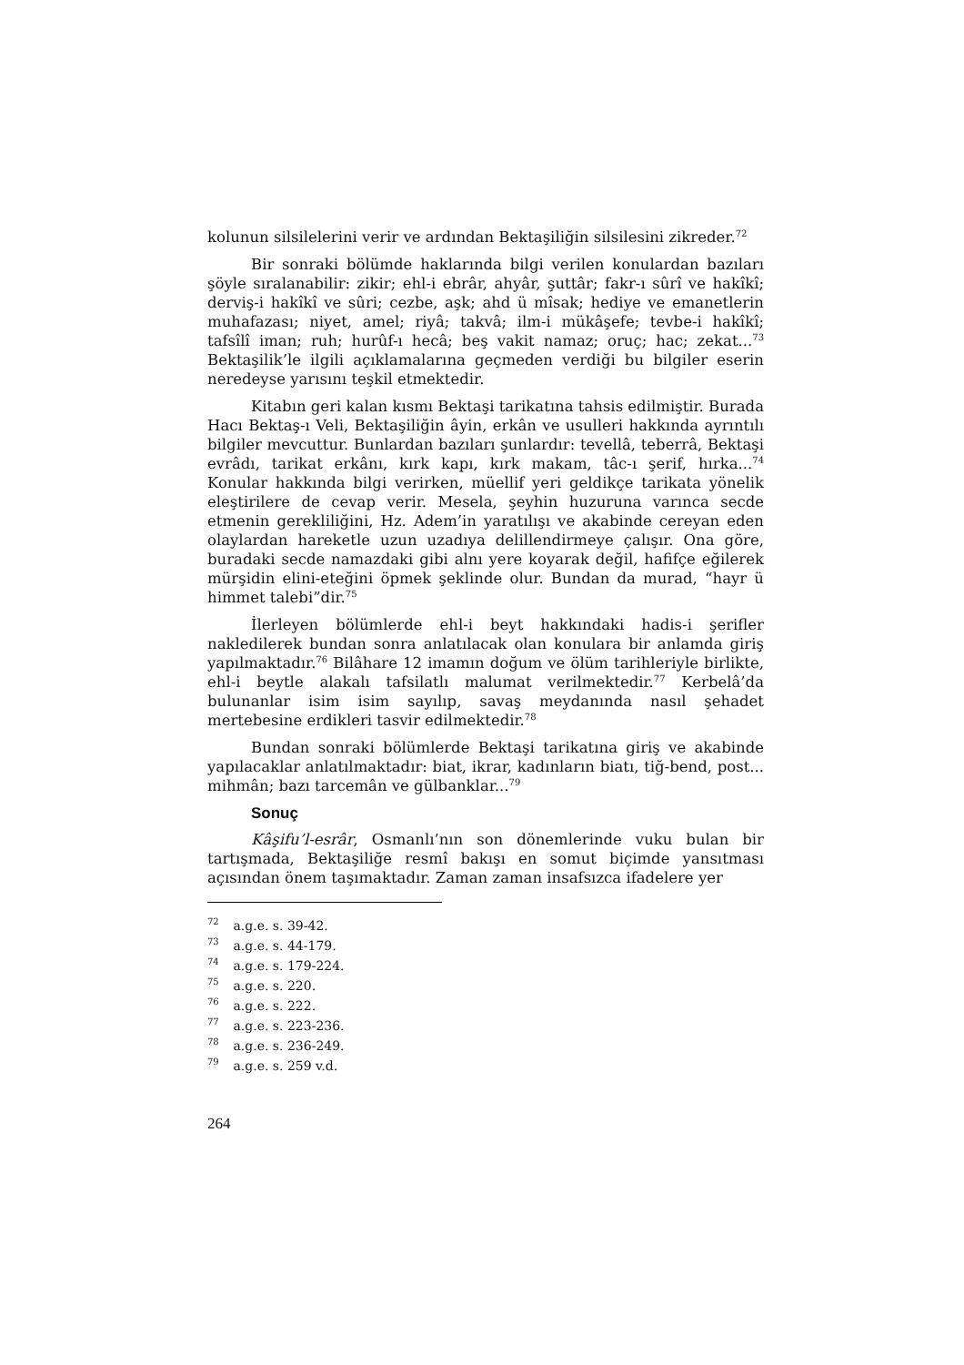kolunun silsilelerini verir ve ardından Bektaşiliğin silsilesini zikreder.<sup>72</sup>
Bir sonraki bölümde haklarında bilgi verilen konulardan bazıları şöyle sıralanabilir: zikir; ehl-i ebrâr, ahyâr, şuttâr; fakr-ı sûrî ve hakîkî; derviş-i hakîkî ve sûri; cezbe, aşk; ahd ü mîsak; hediye ve emanetlerin muhafazası; niyet, amel; riyâ; takvâ; ilm-i mükâşefe; tevbe-i hakîkî; tafsîlî iman; ruh; hurûf-ı hecâ; beş vakit namaz; oruç; hac; zekat...<sup>73</sup> Bektaşilik’le ilgili açıklamalarına geçmeden verdiği bu bilgiler eserin neredeyse yarısını teşkil etmektedir.
Kitabın geri kalan kısmı Bektaşi tarikatına tahsis edilmiştir. Burada Hacı Bektaş-ı Veli, Bektaşiliğin âyin, erkân ve usulleri hakkında ayrıntılı bilgiler mevcuttur. Bunlardan bazıları şunlardır: tevellâ, teberrâ, Bektaşi evrâdı, tarikat erkânı, kırk kapı, kırk makam, tâc-ı şerif, hırka...<sup>74</sup> Konular hakkında bilgi verirken, müellif yeri geldikçe tarikata yönelik eleştirilere de cevap verir. Mesela, şeyhin huzuruna varınca secde etmenin gerekliliğini, Hz. Adem’in yaratılışı ve akabinde cereyan eden olaylardan hareketle uzun uzadıya delillendirmeye çalışır. Ona göre, buradaki secde namazdaki gibi alnı yere koyarak değil, hafifçe eğilerek mürşidin elini-eteğini öpmek şeklinde olur. Bundan da murad, “hayr ü himmet talebi”dir.<sup>75</sup>
İlerleyen bölümlerde ehl-i beyt hakkındaki hadis-i şerifler nakledilerek bundan sonra anlatılacak olan konulara bir anlamda giriş yapılmaktadır.<sup>76</sup> Bilâhare 12 imamın doğum ve ölüm tarihleriyle birlikte, ehl-i beytle alakalı tafsilatlı malumat verilmektedir.<sup>77</sup> Kerbelâ’da bulunanlar isim isim sayılıp, savaş meydanında nasıl şehadet mertebesine erdikleri tasvir edilmektedir.<sup>78</sup>
Bundan sonraki bölümlerde Bektaşi tarikatına giriş ve akabinde yapılacaklar anlatılmaktadır: biat, ikrar, kadınların biatı, tiğ-bend, post... mihmân; bazı tarcemân ve gülbanklar...<sup>79</sup>
Sonuç
Kâşifu’l-esrâr, Osmanlı’nın son dönemlerinde vuku bulan bir tartışmada, Bektaşiliğe resmî bakışı en somut biçimde yansıtması açısından önem taşımaktadır. Zaman zaman insafsızca ifadelere yer
<sup>72</sup> a.g.e. s. 39-42.
<sup>73</sup> a.g.e. s. 44-179.
<sup>74</sup> a.g.e. s. 179-224.
<sup>75</sup> a.g.e. s. 220.
<sup>76</sup> a.g.e. s. 222.
<sup>77</sup> a.g.e. s. 223-236.
<sup>78</sup> a.g.e. s. 236-249.
<sup>79</sup> a.g.e. s. 259 v.d.
264